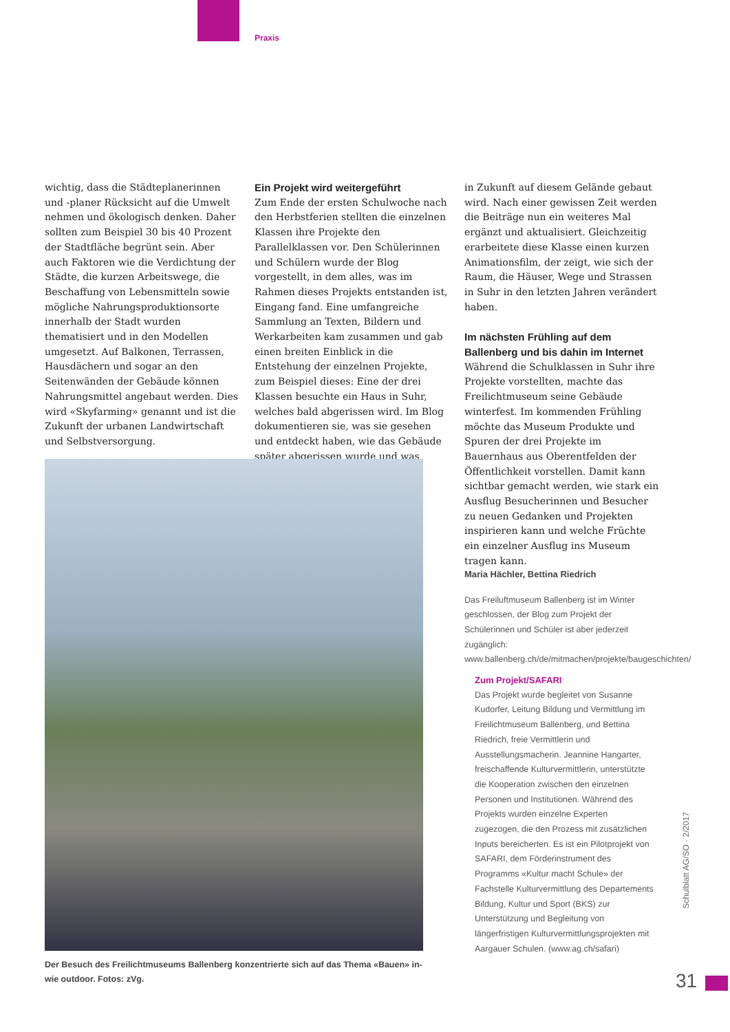Praxis
wichtig, dass die Städteplanerinnen und -planer Rücksicht auf die Umwelt nehmen und ökologisch denken. Daher sollten zum Beispiel 30 bis 40 Prozent der Stadtfläche begrünt sein. Aber auch Faktoren wie die Verdichtung der Städte, die kurzen Arbeitswege, die Beschaffung von Lebensmitteln sowie mögliche Nahrungsproduktionsorte innerhalb der Stadt wurden thematisiert und in den Modellen umgesetzt. Auf Balkonen, Terrassen, Hausdächern und sogar an den Seitenwänden der Gebäude können Nahrungsmittel angebaut werden. Dies wird «Skyfarming» genannt und ist die Zukunft der urbanen Landwirtschaft und Selbstversorgung.
Ein Projekt wird weitergeführt
Zum Ende der ersten Schulwoche nach den Herbstferien stellten die einzelnen Klassen ihre Projekte den Parallelklassen vor. Den Schülerinnen und Schülern wurde der Blog vorgestellt, in dem alles, was im Rahmen dieses Projekts entstanden ist, Eingang fand. Eine umfangreiche Sammlung an Texten, Bildern und Werkarbeiten kam zusammen und gab einen breiten Einblick in die Entstehung der einzelnen Projekte, zum Beispiel dieses: Eine der drei Klassen besuchte ein Haus in Suhr, welches bald abgerissen wird. Im Blog dokumentieren sie, was sie gesehen und entdeckt haben, wie das Gebäude später abgerissen wurde und was
in Zukunft auf diesem Gelände gebaut wird. Nach einer gewissen Zeit werden die Beiträge nun ein weiteres Mal ergänzt und aktualisiert. Gleichzeitig erarbeitete diese Klasse einen kurzen Animationsfilm, der zeigt, wie sich der Raum, die Häuser, Wege und Strassen in Suhr in den letzten Jahren verändert haben.
Im nächsten Frühling auf dem Ballenberg und bis dahin im Internet
Während die Schulklassen in Suhr ihre Projekte vorstellten, machte das Freilichtmuseum seine Gebäude winterfest. Im kommenden Frühling möchte das Museum Produkte und Spuren der drei Projekte im Bauernhaus aus Oberentfelden der Öffentlichkeit vorstellen. Damit kann sichtbar gemacht werden, wie stark ein Ausflug Besucherinnen und Besucher zu neuen Gedanken und Projekten inspirieren kann und welche Früchte ein einzelner Ausflug ins Museum tragen kann.
Maria Hächler, Bettina Riedrich
Das Freiluftmuseum Ballenberg ist im Winter geschlossen, der Blog zum Projekt der Schülerinnen und Schüler ist aber jederzeit zugänglich: www.ballenberg.ch/de/mitmachen/projekte/baugeschichten/
Der Besuch des Freilichtmuseums Ballenberg konzentrierte sich auf das Thema «Bauen» in- wie outdoor. Fotos: zVg.
Zum Projekt/SAFARI
Das Projekt wurde begleitet von Susanne Kudorfer, Leitung Bildung und Vermittlung im Freilichtmuseum Ballenberg, und Bettina Riedrich, freie Vermittlerin und Ausstellungsmacherin. Jeannine Hangarter, freischaffende Kulturvermittlerin, unterstützte die Kooperation zwischen den einzelnen Personen und Institutionen. Während des Projekts wurden einzelne Experten zugezogen, die den Prozess mit zusätzlichen Inputs bereicherten. Es ist ein Pilotprojekt von SAFARI, dem Förderinstrument des Programms «Kultur macht Schule» der Fachstelle Kulturvermittlung des Departements Bildung, Kultur und Sport (BKS) zur Unterstützung und Begleitung von längerfristigen Kulturvermittlungsprojekten mit Aargauer Schulen. (www.ag.ch/safari)
Schulblatt AG/SO · 2/2017
31